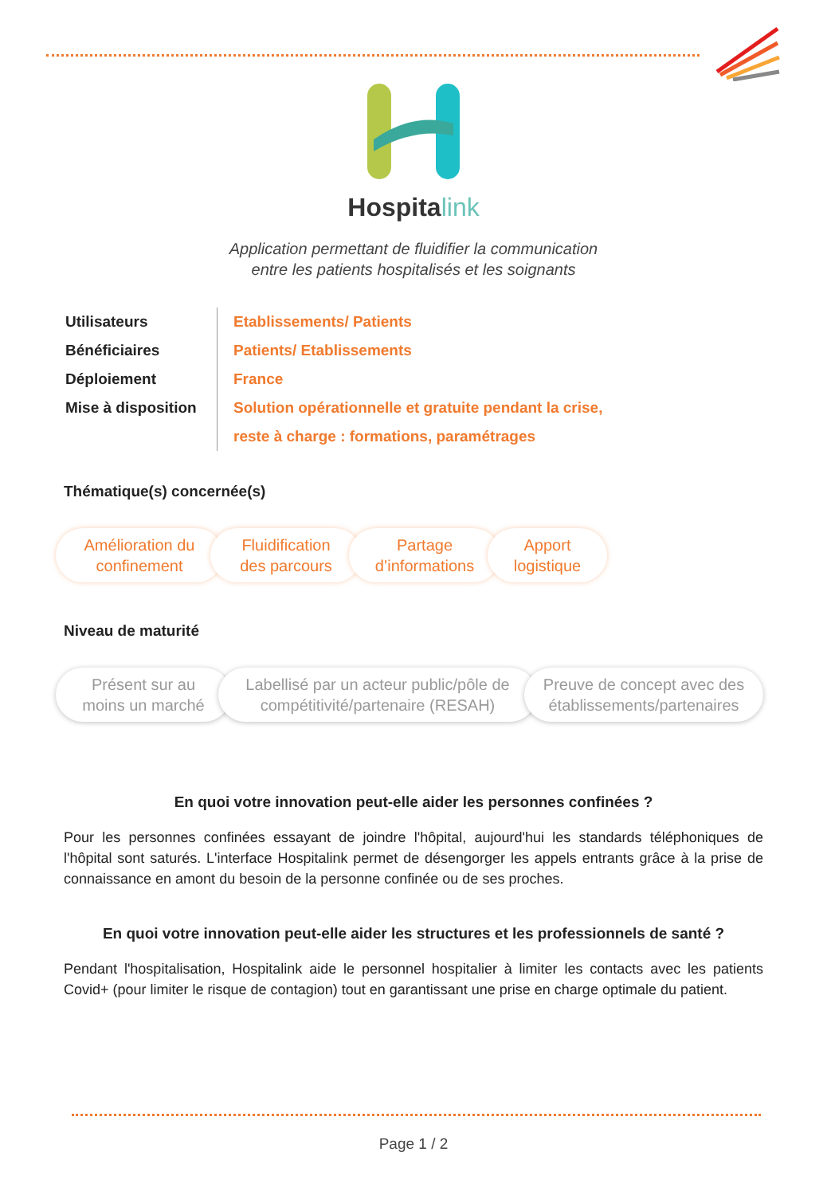Hospitalink
Application permettant de fluidifier la communication
entre les patients hospitalisés et les soignants
Utilisateurs
Bénéficiaires
Déploiement
Mise à disposition
Etablissements/ Patients
Patients/ Etablissements
France
Solution opérationnelle et gratuite pendant la crise,
reste à charge : formations, paramétrages
Thématique(s) concernée(s)
Amélioration du
confinement
Fluidification
des parcours
Partage
d’informations
Apport
logistique
Niveau de maturité
Présent sur au
moins un marché
Labellisé par un acteur public/pôle de
compétitivité/partenaire (RESAH)
Preuve de concept avec des
établissements/partenaires
En quoi votre innovation peut-elle aider les personnes confinées ?
Pour les personnes confinées essayant de joindre l'hôpital, aujourd'hui les standards téléphoniques de l'hôpital sont saturés. L'interface Hospitalink permet de désengorger les appels entrants grâce à la prise de connaissance en amont du besoin de la personne confinée ou de ses proches.
En quoi votre innovation peut-elle aider les structures et les professionnels de santé ?
Pendant l'hospitalisation, Hospitalink aide le personnel hospitalier à limiter les contacts avec les patients Covid+ (pour limiter le risque de contagion) tout en garantissant une prise en charge optimale du patient.
Page 1 / 2